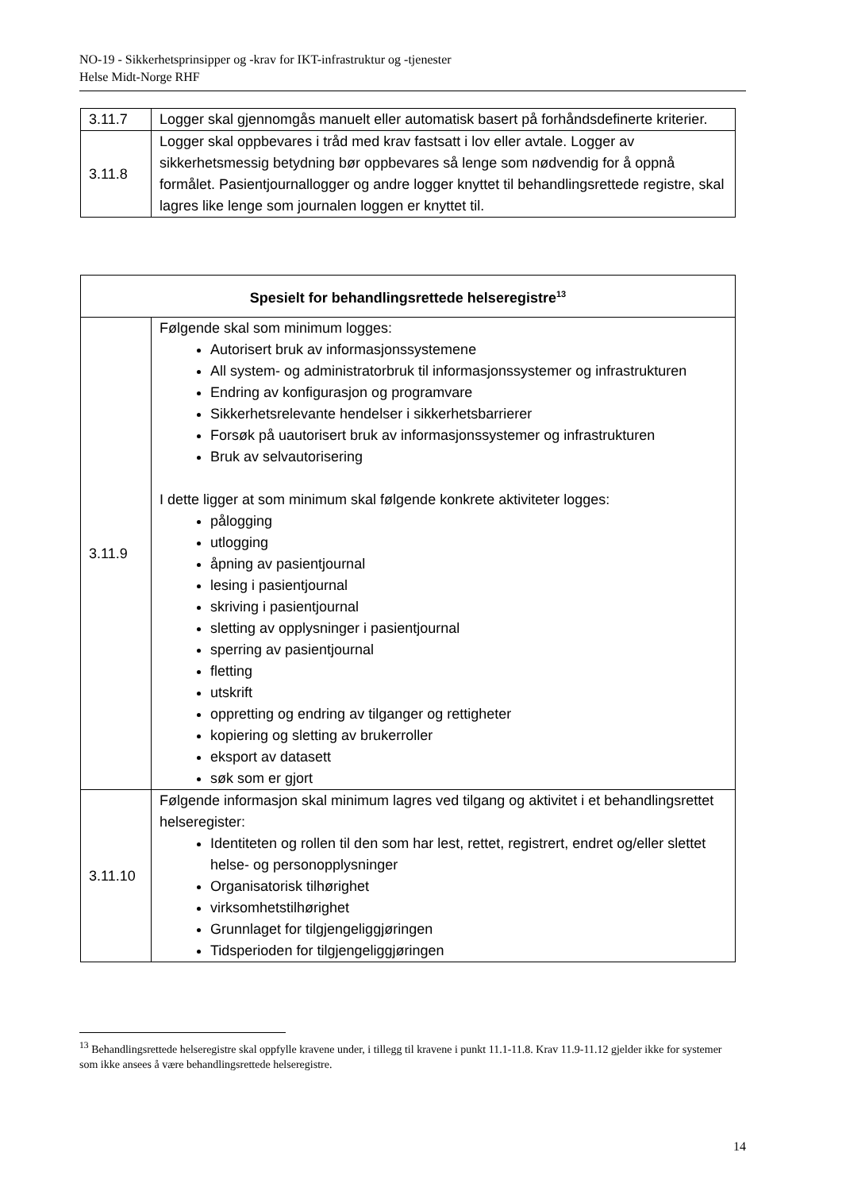NO-19 - Sikkerhetsprinsipper og -krav for IKT-infrastruktur og -tjenester
Helse Midt-Norge RHF
| 3.11.7 | Logger skal gjennomgås manuelt eller automatisk basert på forhåndsdefinerte kriterier. |
| 3.11.8 | Logger skal oppbevares i tråd med krav fastsatt i lov eller avtale. Logger av sikkerhetsmessig betydning bør oppbevares så lenge som nødvendig for å oppnå formålet. Pasientjournallogger og andre logger knyttet til behandlingsrettede registre, skal lagres like lenge som journalen loggen er knyttet til. |
| Spesielt for behandlingsrettede helseregistre<sup>13</sup> | |
| --- | --- |
| 3.11.9 | Følgende skal som minimum logges: Autorisert bruk av informasjonssystemene All system- og administratorbruk til informasjonssystemer og infrastrukturen Endring av konfigurasjon og programvare Sikkerhetsrelevante hendelser i sikkerhetsbarrierer Forsøk på uautorisert bruk av informasjonssystemer og infrastrukturen Bruk av selvautorisering I dette ligger at som minimum skal følgende konkrete aktiviteter logges: pålogging utlogging åpning av pasientjournal lesing i pasientjournal skriving i pasientjournal sletting av opplysninger i pasientjournal sperring av pasientjournal fletting utskrift oppretting og endring av tilganger og rettigheter kopiering og sletting av brukerroller eksport av datasett søk som er gjort |
| 3.11.10 | Følgende informasjon skal minimum lagres ved tilgang og aktivitet i et behandlingsrettet helseregister: Identiteten og rollen til den som har lest, rettet, registrert, endret og/eller slettet helse- og personopplysninger Organisatorisk tilhørighet virksomhetstilhørighet Grunnlaget for tilgjengeliggjøringen Tidsperioden for tilgjengeliggjøringen |
<sup>13</sup> Behandlingsrettede helseregistre skal oppfylle kravene under, i tillegg til kravene i punkt 11.1-11.8. Krav 11.9-11.12 gjelder ikke for systemer som ikke ansees å være behandlingsrettede helseregistre.
14